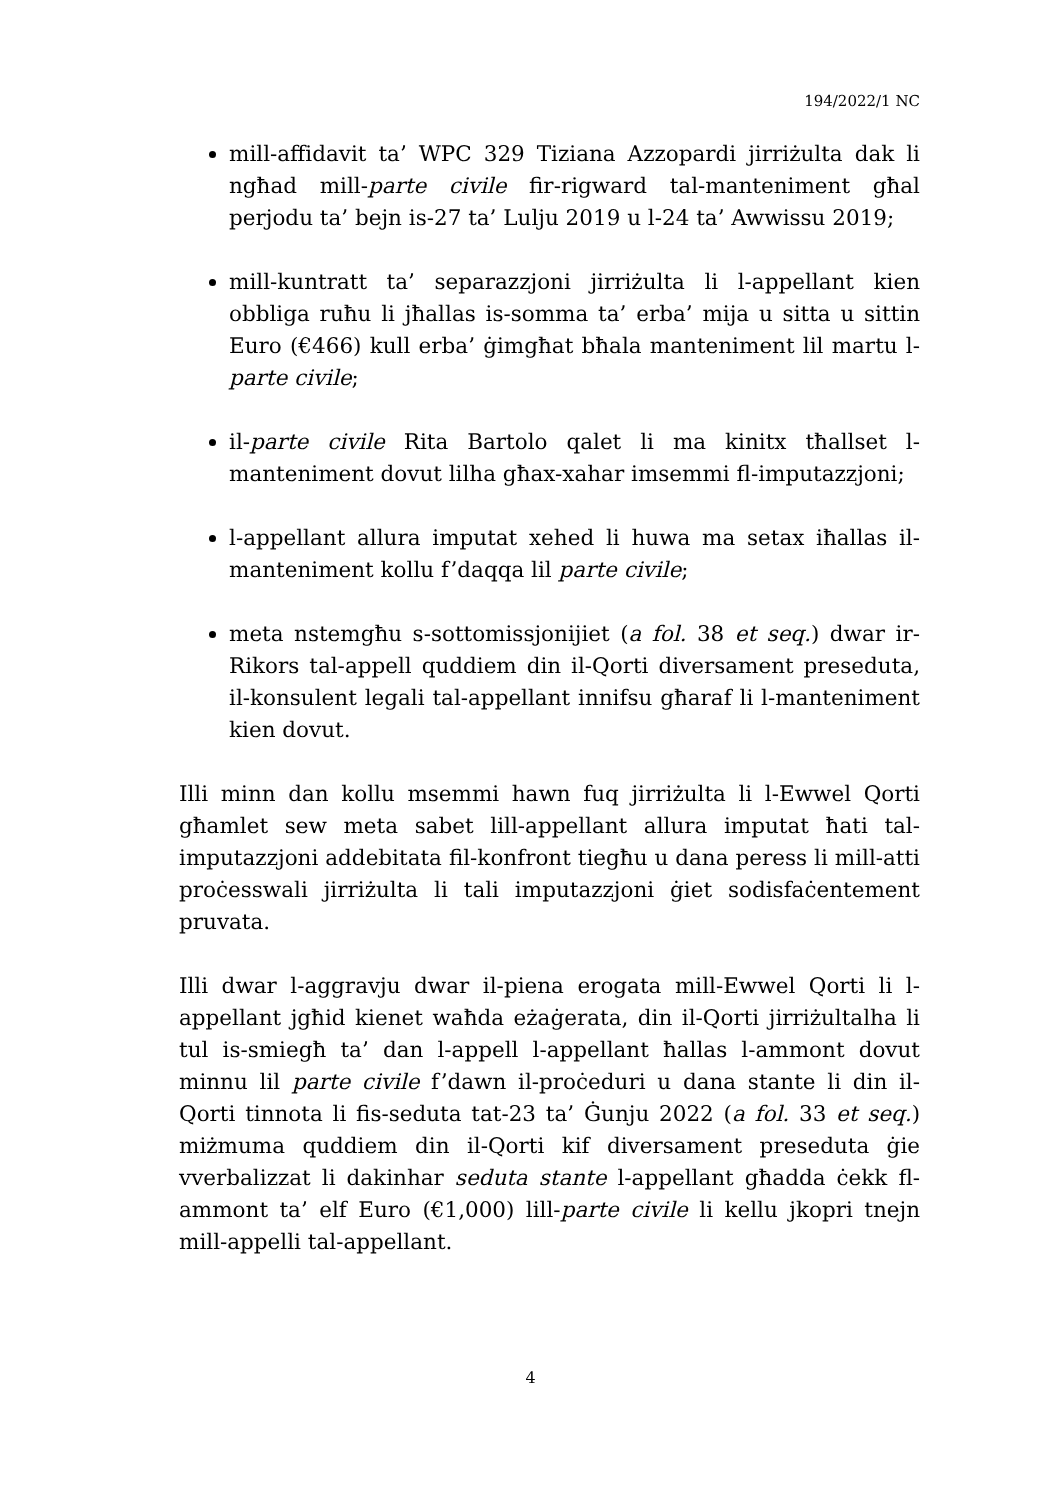194/2022/1 NC
mill-affidavit ta’ WPC 329 Tiziana Azzopardi jirriżulta dak li ngħad mill-parte civile fir-rigward tal-manteniment għal perjodu ta’ bejn is-27 ta’ Lulju 2019 u l-24 ta’ Awwissu 2019;
mill-kuntratt ta’ separazzjoni jirriżulta li l-appellant kien obbliga ruħu li jħallas is-somma ta’ erba’ mija u sitta u sittin Euro (€466) kull erba’ ġimgħat bħala manteniment lil martu l-parte civile;
il-parte civile Rita Bartolo qalet li ma kinitx tħallset l-manteniment dovut lilha għax-xahar imsemmi fl-imputazzjoni;
l-appellant allura imputat xehed li huwa ma setax iħallas il-manteniment kollu f’daqqa lil parte civile;
meta nstemgħu s-sottomissjonijiet (a fol. 38 et seq.) dwar ir-Rikors tal-appell quddiem din il-Qorti diversament preseduta, il-konsulent legali tal-appellant innifsu għaraf li l-manteniment kien dovut.
Illi minn dan kollu msemmi hawn fuq jirriżulta li l-Ewwel Qorti għamlet sew meta sabet lill-appellant allura imputat ħati tal-imputazzjoni addebitata fil-konfront tiegħu u dana peress li mill-atti proċesswali jirriżulta li tali imputazzjoni ġiet sodisfaċentement pruvata.
Illi dwar l-aggravju dwar il-piena erogata mill-Ewwel Qorti li l-appellant jgħid kienet waħda eżaġerata, din il-Qorti jirriżultalha li tul is-smiegħ ta’ dan l-appell l-appellant ħallas l-ammont dovut minnu lil parte civile f’dawn il-proċeduri u dana stante li din il-Qorti tinnota li fis-seduta tat-23 ta’ Ġunju 2022 (a fol. 33 et seq.) miżmuma quddiem din il-Qorti kif diversament preseduta ġie vverbalizzat li dakinhar seduta stante l-appellant għadda ċekk fl-ammont ta’ elf Euro (€1,000) lill-parte civile li kellu jkopri tnejn mill-appelli tal-appellant.
4